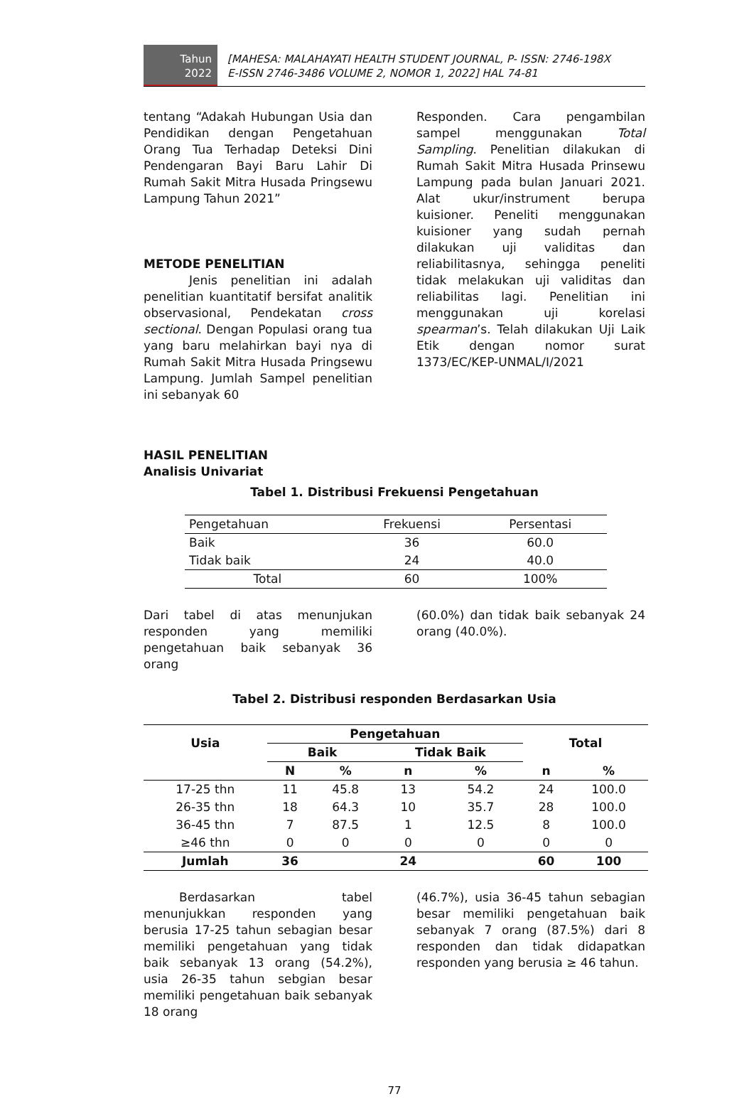Tahun
2022
[MAHESA: MALAHAYATI HEALTH STUDENT JOURNAL, P- ISSN: 2746-198X
E-ISSN 2746-3486 VOLUME 2, NOMOR 1, 2022] HAL 74-81
tentang “Adakah Hubungan Usia dan Pendidikan dengan Pengetahuan Orang Tua Terhadap Deteksi Dini Pendengaran Bayi Baru Lahir Di Rumah Sakit Mitra Husada Pringsewu Lampung Tahun 2021”
METODE PENELITIAN
Jenis penelitian ini adalah penelitian kuantitatif bersifat analitik observasional, Pendekatan cross sectional. Dengan Populasi orang tua yang baru melahirkan bayi nya di Rumah Sakit Mitra Husada Pringsewu Lampung. Jumlah Sampel penelitian ini sebanyak 60
Responden. Cara pengambilan sampel menggunakan Total Sampling. Penelitian dilakukan di Rumah Sakit Mitra Husada Prinsewu Lampung pada bulan Januari 2021. Alat ukur/instrument berupa kuisioner. Peneliti menggunakan kuisioner yang sudah pernah dilakukan uji validitas dan reliabilitasnya, sehingga peneliti tidak melakukan uji validitas dan reliabilitas lagi. Penelitian ini menggunakan uji korelasi spearman’s. Telah dilakukan Uji Laik Etik dengan nomor surat 1373/EC/KEP-UNMAL/I/2021
HASIL PENELITIAN
Analisis Univariat
Tabel 1. Distribusi Frekuensi Pengetahuan
| Pengetahuan | Frekuensi | Persentasi |
| Baik | 36 | 60.0 |
| Tidak baik | 24 | 40.0 |
| Total | 60 | 100% |
Dari tabel di atas menunjukan responden yang memiliki pengetahuan baik sebanyak 36 orang
(60.0%) dan tidak baik sebanyak 24 orang (40.0%).
Tabel 2. Distribusi responden Berdasarkan Usia
| Usia | Pengetahuan | | | | Total | |
| --- | --- | --- | --- | --- | --- | --- |
| | Baik | | Tidak Baik | | | |
| | N | % | n | % | n | % |
| 17-25 thn | 11 | 45.8 | 13 | 54.2 | 24 | 100.0 |
| 26-35 thn | 18 | 64.3 | 10 | 35.7 | 28 | 100.0 |
| 36-45 thn | 7 | 87.5 | 1 | 12.5 | 8 | 100.0 |
| ≥46 thn | 0 | 0 | 0 | 0 | 0 | 0 |
| Jumlah | 36 | | 24 | | 60 | 100 |
Berdasarkan tabel menunjukkan responden yang berusia 17-25 tahun sebagian besar memiliki pengetahuan yang tidak baik sebanyak 13 orang (54.2%), usia 26-35 tahun sebgian besar memiliki pengetahuan baik sebanyak 18 orang
(46.7%), usia 36-45 tahun sebagian besar memiliki pengetahuan baik sebanyak 7 orang (87.5%) dari 8 responden dan tidak didapatkan responden yang berusia ≥ 46 tahun.
77